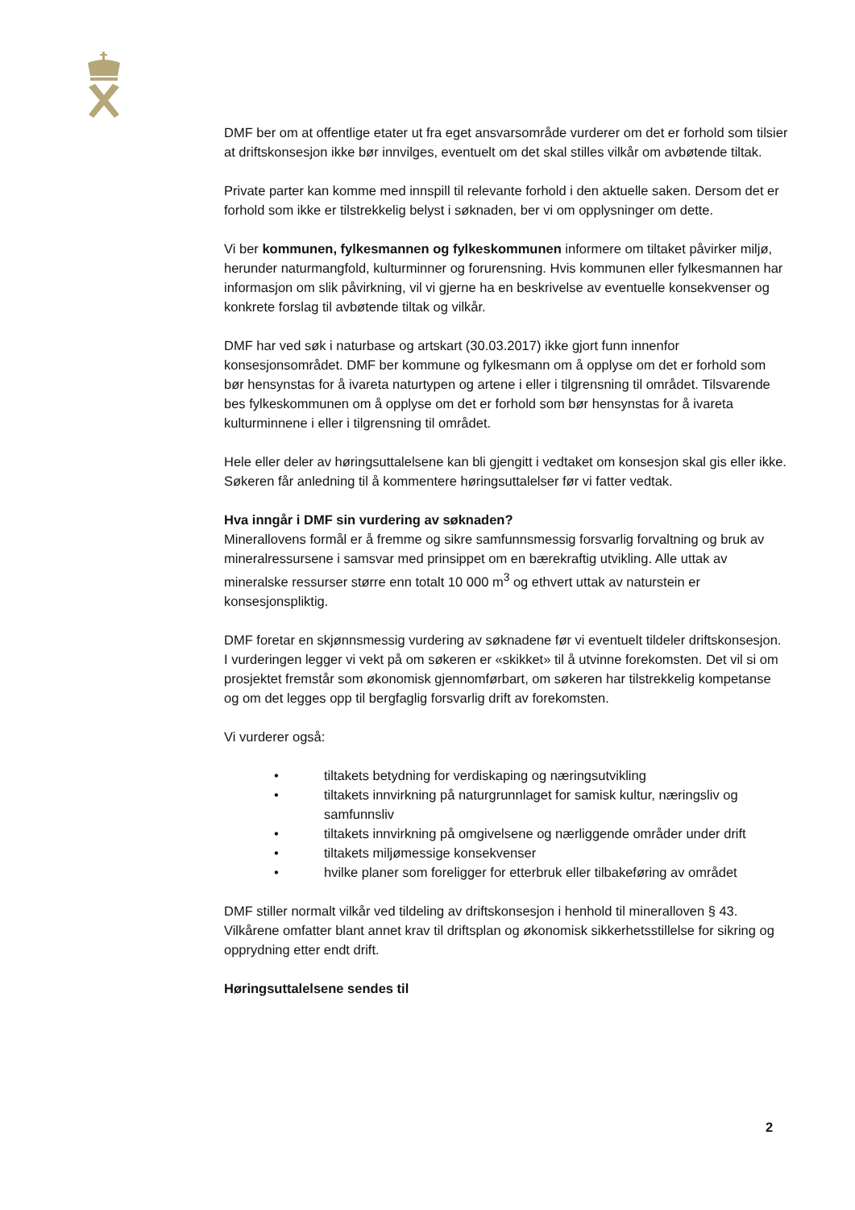DMF ber om at offentlige etater ut fra eget ansvarsområde vurderer om det er forhold som tilsier at driftskonsesjon ikke bør innvilges, eventuelt om det skal stilles vilkår om avbøtende tiltak.
Private parter kan komme med innspill til relevante forhold i den aktuelle saken. Dersom det er forhold som ikke er tilstrekkelig belyst i søknaden, ber vi om opplysninger om dette.
Vi ber kommunen, fylkesmannen og fylkeskommunen informere om tiltaket påvirker miljø, herunder naturmangfold, kulturminner og forurensning. Hvis kommunen eller fylkesmannen har informasjon om slik påvirkning, vil vi gjerne ha en beskrivelse av eventuelle konsekvenser og konkrete forslag til avbøtende tiltak og vilkår.
DMF har ved søk i naturbase og artskart (30.03.2017) ikke gjort funn innenfor konsesjonsområdet. DMF ber kommune og fylkesmann om å opplyse om det er forhold som bør hensynstas for å ivareta naturtypen og artene i eller i tilgrensning til området. Tilsvarende bes fylkeskommunen om å opplyse om det er forhold som bør hensynstas for å ivareta kulturminnene i eller i tilgrensning til området.
Hele eller deler av høringsuttalelsene kan bli gjengitt i vedtaket om konsesjon skal gis eller ikke. Søkeren får anledning til å kommentere høringsuttalelser før vi fatter vedtak.
Hva inngår i DMF sin vurdering av søknaden?
Minerallovens formål er å fremme og sikre samfunnsmessig forsvarlig forvaltning og bruk av mineralressursene i samsvar med prinsippet om en bærekraftig utvikling. Alle uttak av mineralske ressurser større enn totalt 10 000 m<sup>3</sup> og ethvert uttak av naturstein er konsesjonspliktig.
DMF foretar en skjønnsmessig vurdering av søknadene før vi eventuelt tildeler driftskonsesjon. I vurderingen legger vi vekt på om søkeren er «skikket» til å utvinne forekomsten. Det vil si om prosjektet fremstår som økonomisk gjennomførbart, om søkeren har tilstrekkelig kompetanse og om det legges opp til bergfaglig forsvarlig drift av forekomsten.
Vi vurderer også:
• tiltakets betydning for verdiskaping og næringsutvikling
• tiltakets innvirkning på naturgrunnlaget for samisk kultur, næringsliv og samfunnsliv
• tiltakets innvirkning på omgivelsene og nærliggende områder under drift
• tiltakets miljømessige konsekvenser
• hvilke planer som foreligger for etterbruk eller tilbakeføring av området
DMF stiller normalt vilkår ved tildeling av driftskonsesjon i henhold til mineralloven § 43. Vilkårene omfatter blant annet krav til driftsplan og økonomisk sikkerhetsstillelse for sikring og opprydning etter endt drift.
Høringsuttalelsene sendes til
2